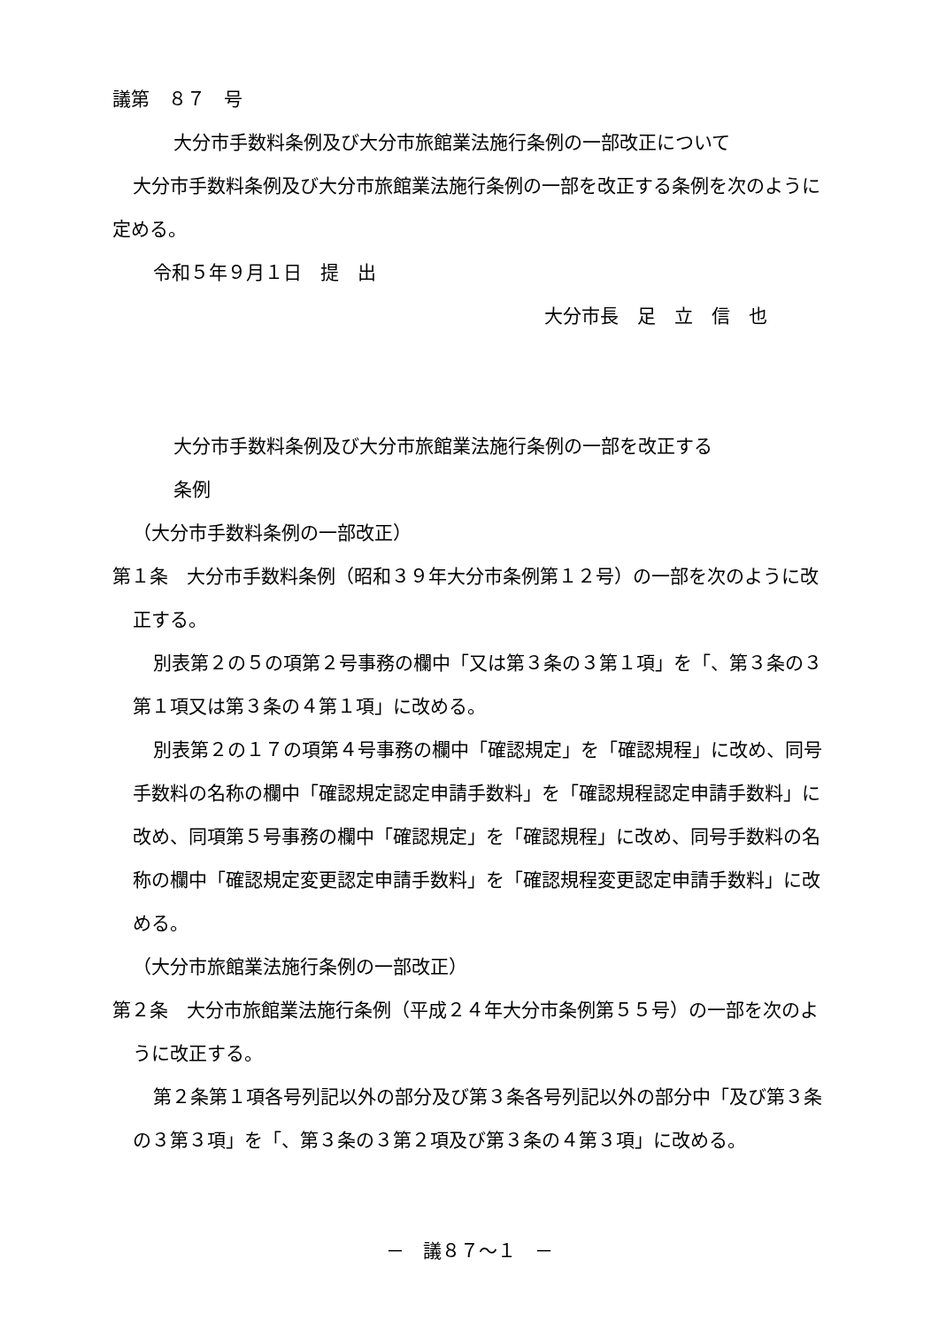議第　８７　号
大分市手数料条例及び大分市旅館業法施行条例の一部改正について
大分市手数料条例及び大分市旅館業法施行条例の一部を改正する条例を次のように定める。
令和５年９月１日　提　出
大分市長　足　立　信　也
大分市手数料条例及び大分市旅館業法施行条例の一部を改正する
条例
（大分市手数料条例の一部改正）
第１条　大分市手数料条例（昭和３９年大分市条例第１２号）の一部を次のように改正する。
別表第２の５の項第２号事務の欄中「又は第３条の３第１項」を「、第３条の３第１項又は第３条の４第１項」に改める。
別表第２の１７の項第４号事務の欄中「確認規定」を「確認規程」に改め、同号手数料の名称の欄中「確認規定認定申請手数料」を「確認規程認定申請手数料」に改め、同項第５号事務の欄中「確認規定」を「確認規程」に改め、同号手数料の名称の欄中「確認規定変更認定申請手数料」を「確認規程変更認定申請手数料」に改める。
（大分市旅館業法施行条例の一部改正）
第２条　大分市旅館業法施行条例（平成２４年大分市条例第５５号）の一部を次のように改正する。
第２条第１項各号列記以外の部分及び第３条各号列記以外の部分中「及び第３条の３第３項」を「、第３条の３第２項及び第３条の４第３項」に改める。
－　議８７～１　－